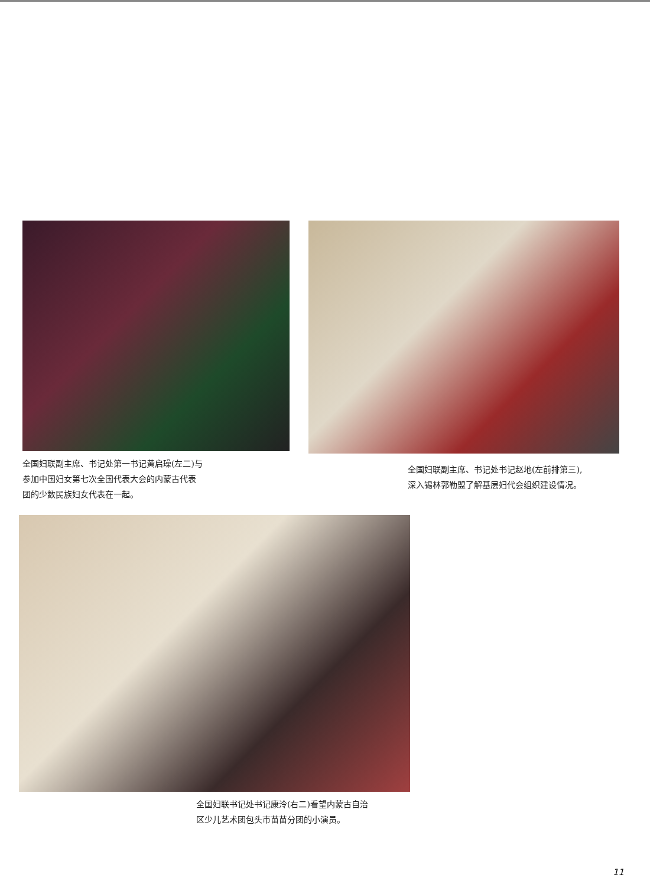全国妇联副主席、书记处第一书记黄启璪(左二)与
参加中国妇女第七次全国代表大会的内蒙古代表
团的少数民族妇女代表在一起。
全国妇联副主席、书记处书记赵地(左前排第三),
深入锡林郭勒盟了解基层妇代会组织建设情况。
全国妇联书记处书记康泠(右二)看望内蒙古自治
区少儿艺术团包头市苗苗分团的小演员。
11